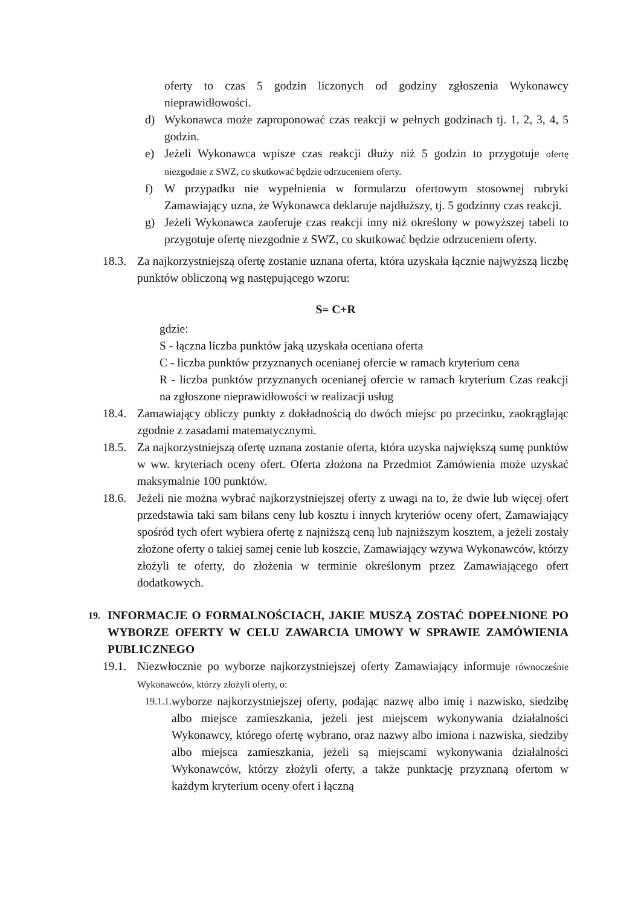oferty to czas 5 godzin liczonych od godziny zgłoszenia Wykonawcy nieprawidłowości.
d) Wykonawca może zaproponować czas reakcji w pełnych godzinach tj. 1, 2, 3, 4, 5 godzin.
e) Jeżeli Wykonawca wpisze czas reakcji dłuży niż 5 godzin to przygotuje ofertę niezgodnie z SWZ, co skutkować będzie odrzuceniem oferty.
f) W przypadku nie wypełnienia w formularzu ofertowym stosownej rubryki Zamawiający uzna, że Wykonawca deklaruje najdłuższy, tj. 5 godzinny czas reakcji.
g) Jeżeli Wykonawca zaoferuje czas reakcji inny niż określony w powyższej tabeli to przygotuje ofertę niezgodnie z SWZ, co skutkować będzie odrzuceniem oferty.
18.3. Za najkorzystniejszą ofertę zostanie uznana oferta, która uzyskała łącznie najwyższą liczbę punktów obliczoną wg następującego wzoru:
S= C+R
gdzie:
S - łączna liczba punktów jaką uzyskała oceniana oferta
C - liczba punktów przyznanych ocenianej ofercie w ramach kryterium cena
R - liczba punktów przyznanych ocenianej ofercie w ramach kryterium Czas reakcji na zgłoszone nieprawidłowości w realizacji usług
18.4. Zamawiający obliczy punkty z dokładnością do dwóch miejsc po przecinku, zaokrąglając zgodnie z zasadami matematycznymi.
18.5. Za najkorzystniejszą ofertę uznana zostanie oferta, która uzyska największą sumę punktów w ww. kryteriach oceny ofert. Oferta złożona na Przedmiot Zamówienia może uzyskać maksymalnie 100 punktów.
18.6. Jeżeli nie można wybrać najkorzystniejszej oferty z uwagi na to, że dwie lub więcej ofert przedstawia taki sam bilans ceny lub kosztu i innych kryteriów oceny ofert, Zamawiający spośród tych ofert wybiera ofertę z najniższą ceną lub najniższym kosztem, a jeżeli zostały złożone oferty o takiej samej cenie lub koszcie, Zamawiający wzywa Wykonawców, którzy złożyli te oferty, do złożenia w terminie określonym przez Zamawiającego ofert dodatkowych.
19. INFORMACJE O FORMALNOŚCIACH, JAKIE MUSZĄ ZOSTAĆ DOPEŁNIONE PO WYBORZE OFERTY W CELU ZAWARCIA UMOWY W SPRAWIE ZAMÓWIENIA PUBLICZNEGO
19.1. Niezwłocznie po wyborze najkorzystniejszej oferty Zamawiający informuje równocześnie Wykonawców, którzy złożyli oferty, o:
19.1.1. wyborze najkorzystniejszej oferty, podając nazwę albo imię i nazwisko, siedzibę albo miejsce zamieszkania, jeżeli jest miejscem wykonywania działalności Wykonawcy, którego ofertę wybrano, oraz nazwy albo imiona i nazwiska, siedziby albo miejsca zamieszkania, jeżeli są miejscami wykonywania działalności Wykonawców, którzy złożyli oferty, a także punktację przyznaną ofertom w każdym kryterium oceny ofert i łączną